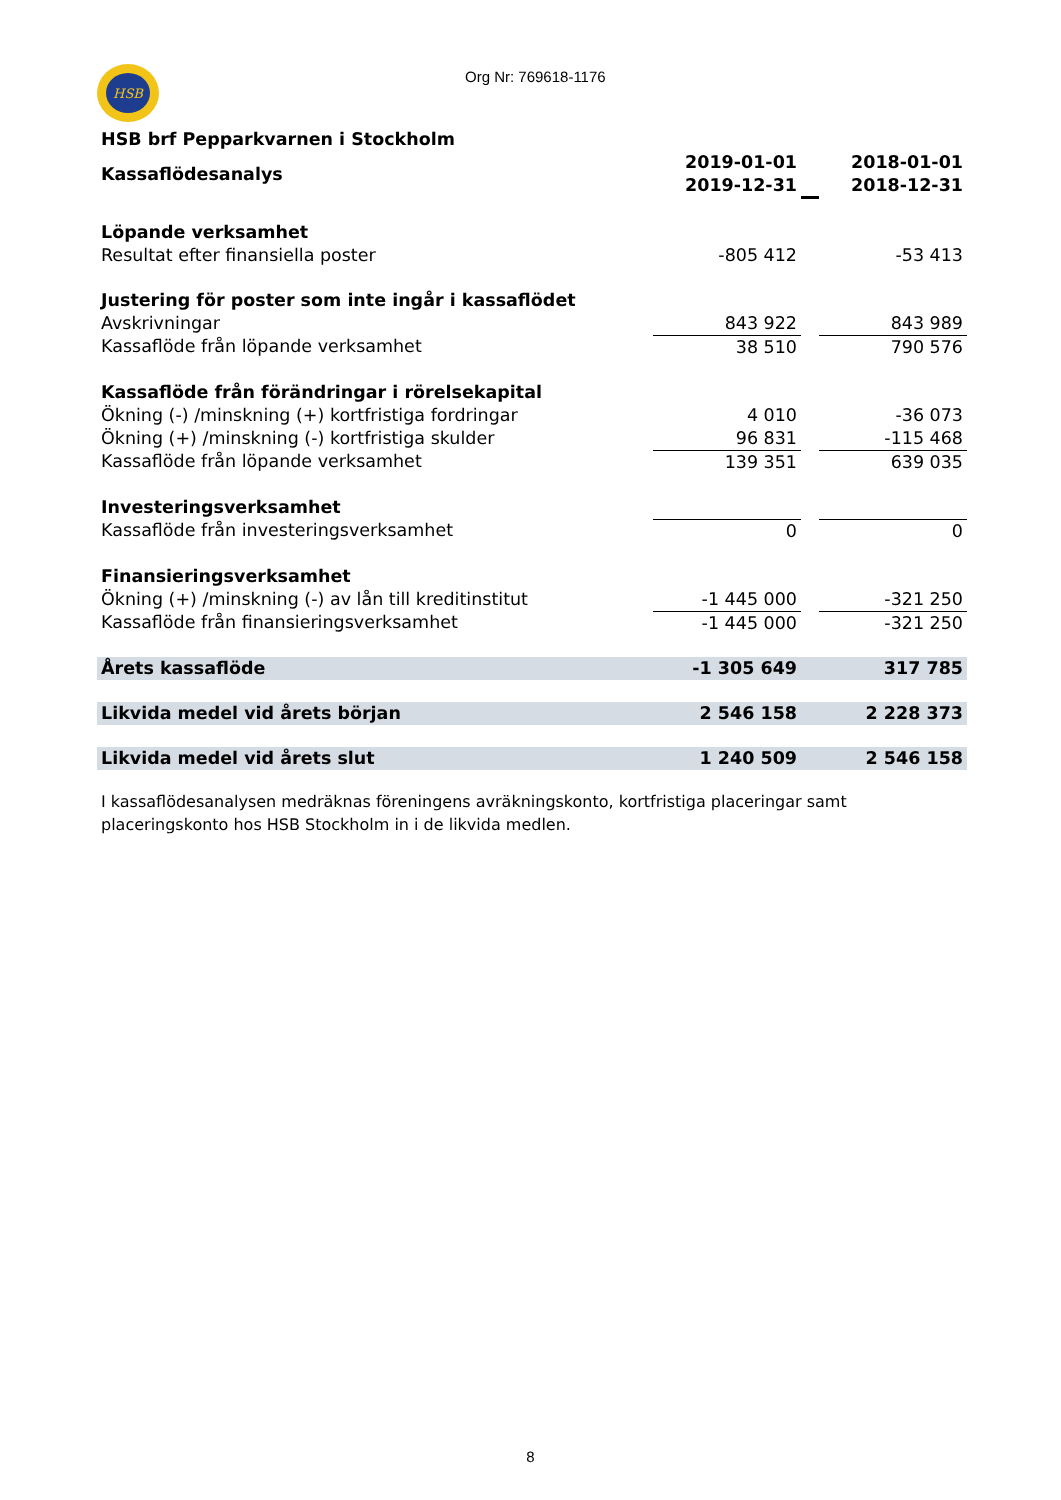HSB
Org Nr: 769618-1176
| HSB brf Pepparkvarnen i Stockholm | | | |
| --- | --- | --- | --- |
| Kassaflödesanalys | 2019-01-01 2019-12-31 | | 2018-01-01 2018-12-31 |
| Löpande verksamhet | | | |
| Resultat efter finansiella poster | -805 412 | | -53 413 |
| Justering för poster som inte ingår i kassaflödet | | | |
| Avskrivningar | 843 922 | | 843 989 |
| Kassaflöde från löpande verksamhet | 38 510 | | 790 576 |
| Kassaflöde från förändringar i rörelsekapital | | | |
| Ökning (-) /minskning (+) kortfristiga fordringar | 4 010 | | -36 073 |
| Ökning (+) /minskning (-) kortfristiga skulder | 96 831 | | -115 468 |
| Kassaflöde från löpande verksamhet | 139 351 | | 639 035 |
| Investeringsverksamhet | | | |
| Kassaflöde från investeringsverksamhet | 0 | | 0 |
| Finansieringsverksamhet | | | |
| Ökning (+) /minskning (-) av lån till kreditinstitut | -1 445 000 | | -321 250 |
| Kassaflöde från finansieringsverksamhet | -1 445 000 | | -321 250 |
| Årets kassaflöde | -1 305 649 | | 317 785 |
| Likvida medel vid årets början | 2 546 158 | | 2 228 373 |
| Likvida medel vid årets slut | 1 240 509 | | 2 546 158 |
I kassaflödesanalysen medräknas föreningens avräkningskonto, kortfristiga placeringar samt placeringskonto hos HSB Stockholm in i de likvida medlen.
8